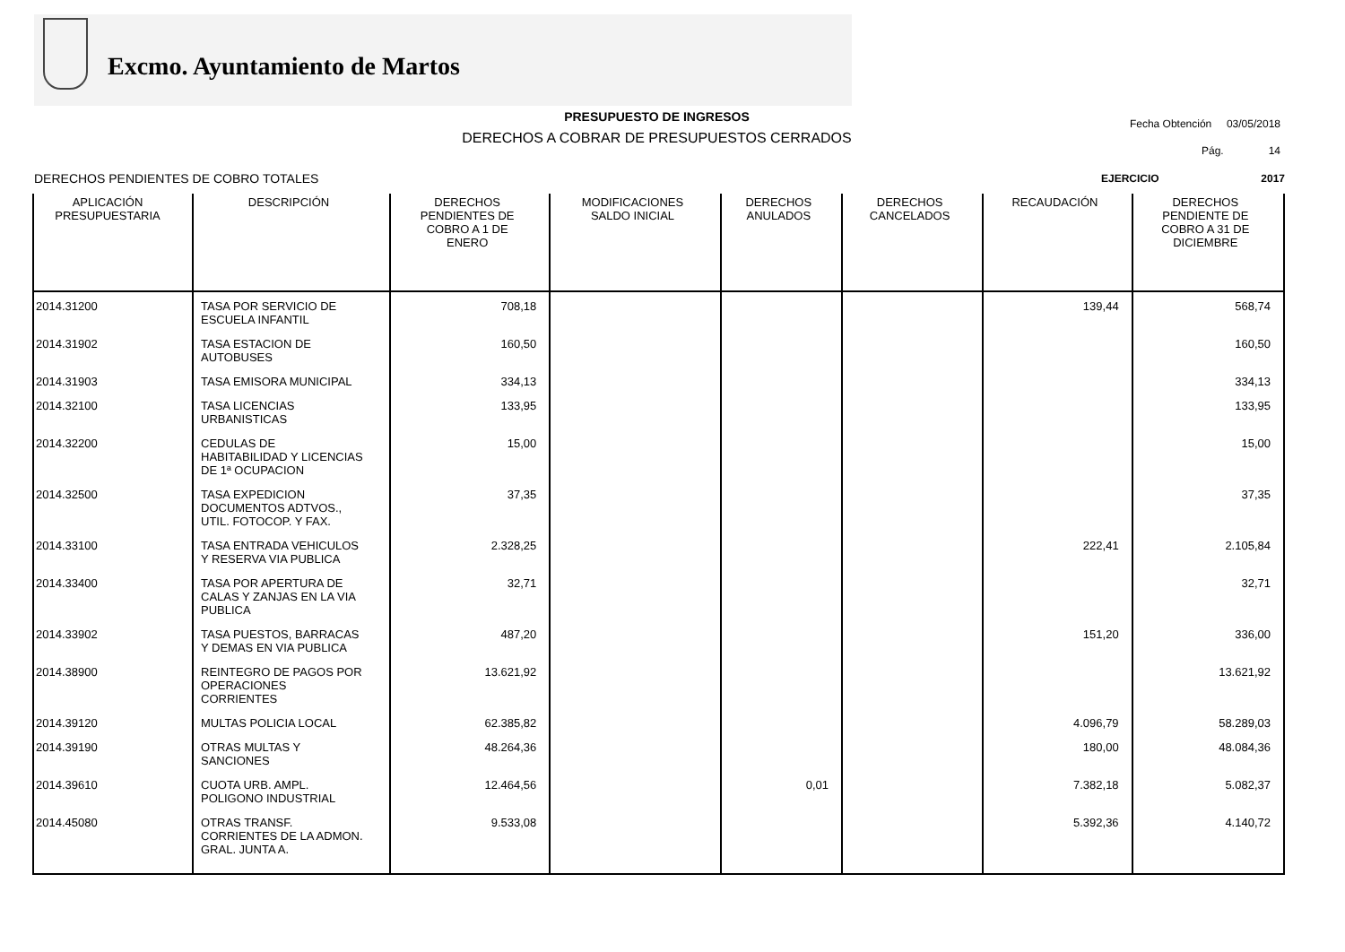Excmo. Ayuntamiento de Martos
PRESUPUESTO DE INGRESOS
DERECHOS A COBRAR DE PRESUPUESTOS CERRADOS
Fecha Obtención 03/05/2018
Pág. 14
DERECHOS PENDIENTES DE COBRO TOTALES
EJERCICIO 2017
| APLICACIÓN PRESUPUESTARIA | DESCRIPCIÓN | DERECHOS PENDIENTES DE COBRO A 1 DE ENERO | MODIFICACIONES SALDO INICIAL | DERECHOS ANULADOS | DERECHOS CANCELADOS | RECAUDACIÓN | DERECHOS PENDIENTE DE COBRO A 31 DE DICIEMBRE |
| --- | --- | --- | --- | --- | --- | --- | --- |
| 2014.31200 | TASA POR SERVICIO DE ESCUELA INFANTIL | 708,18 | | | | 139,44 | 568,74 |
| 2014.31902 | TASA ESTACION DE AUTOBUSES | 160,50 | | | | | 160,50 |
| 2014.31903 | TASA EMISORA MUNICIPAL | 334,13 | | | | | 334,13 |
| 2014.32100 | TASA LICENCIAS URBANISTICAS | 133,95 | | | | | 133,95 |
| 2014.32200 | CEDULAS DE HABITABILIDAD Y LICENCIAS DE 1ª OCUPACION | 15,00 | | | | | 15,00 |
| 2014.32500 | TASA EXPEDICION DOCUMENTOS ADTVOS., UTIL. FOTOCOP. Y FAX. | 37,35 | | | | | 37,35 |
| 2014.33100 | TASA ENTRADA VEHICULOS Y RESERVA VIA PUBLICA | 2.328,25 | | | | 222,41 | 2.105,84 |
| 2014.33400 | TASA POR APERTURA DE CALAS Y ZANJAS EN LA VIA PUBLICA | 32,71 | | | | | 32,71 |
| 2014.33902 | TASA PUESTOS, BARRACAS Y DEMAS EN VIA PUBLICA | 487,20 | | | | 151,20 | 336,00 |
| 2014.38900 | REINTEGRO DE PAGOS POR OPERACIONES CORRIENTES | 13.621,92 | | | | | 13.621,92 |
| 2014.39120 | MULTAS POLICIA LOCAL | 62.385,82 | | | | 4.096,79 | 58.289,03 |
| 2014.39190 | OTRAS MULTAS Y SANCIONES | 48.264,36 | | | | 180,00 | 48.084,36 |
| 2014.39610 | CUOTA URB. AMPL. POLIGONO INDUSTRIAL | 12.464,56 | | 0,01 | | 7.382,18 | 5.082,37 |
| 2014.45080 | OTRAS TRANSF. CORRIENTES DE LA ADMON. GRAL. JUNTA A. | 9.533,08 | | | | 5.392,36 | 4.140,72 |